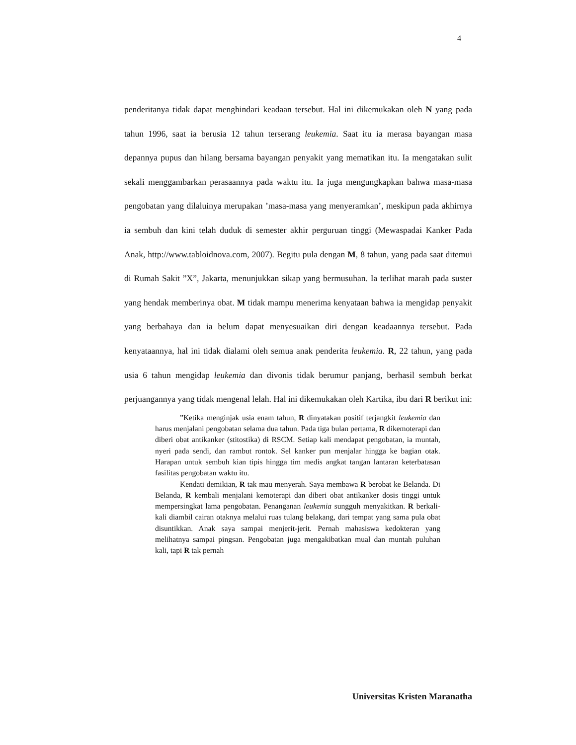4
penderitanya tidak dapat menghindari keadaan tersebut. Hal ini dikemukakan oleh N yang pada tahun 1996, saat ia berusia 12 tahun terserang leukemia. Saat itu ia merasa bayangan masa depannya pupus dan hilang bersama bayangan penyakit yang mematikan itu. Ia mengatakan sulit sekali menggambarkan perasaannya pada waktu itu. Ia juga mengungkapkan bahwa masa-masa pengobatan yang dilaluinya merupakan ’masa-masa yang menyeramkan’, meskipun pada akhirnya ia sembuh dan kini telah duduk di semester akhir perguruan tinggi (Mewaspadai Kanker Pada Anak, http://www.tabloidnova.com, 2007). Begitu pula dengan M, 8 tahun, yang pada saat ditemui di Rumah Sakit ”X”, Jakarta, menunjukkan sikap yang bermusuhan. Ia terlihat marah pada suster yang hendak memberinya obat. M tidak mampu menerima kenyataan bahwa ia mengidap penyakit yang berbahaya dan ia belum dapat menyesuaikan diri dengan keadaannya tersebut. Pada kenyataannya, hal ini tidak dialami oleh semua anak penderita leukemia. R, 22 tahun, yang pada usia 6 tahun mengidap leukemia dan divonis tidak berumur panjang, berhasil sembuh berkat perjuangannya yang tidak mengenal lelah. Hal ini dikemukakan oleh Kartika, ibu dari R berikut ini:
”Ketika menginjak usia enam tahun, R dinyatakan positif terjangkit leukemia dan harus menjalani pengobatan selama dua tahun. Pada tiga bulan pertama, R dikemoterapi dan diberi obat antikanker (stitostika) di RSCM. Setiap kali mendapat pengobatan, ia muntah, nyeri pada sendi, dan rambut rontok. Sel kanker pun menjalar hingga ke bagian otak. Harapan untuk sembuh kian tipis hingga tim medis angkat tangan lantaran keterbatasan fasilitas pengobatan waktu itu.
Kendati demikian, R tak mau menyerah. Saya membawa R berobat ke Belanda. Di Belanda, R kembali menjalani kemoterapi dan diberi obat antikanker dosis tinggi untuk mempersingkat lama pengobatan. Penanganan leukemia sungguh menyakitkan. R berkali-kali diambil cairan otaknya melalui ruas tulang belakang, dari tempat yang sama pula obat disuntikkan. Anak saya sampai menjerit-jerit. Pernah mahasiswa kedokteran yang melihatnya sampai pingsan. Pengobatan juga mengakibatkan mual dan muntah puluhan kali, tapi R tak pernah
Universitas Kristen Maranatha